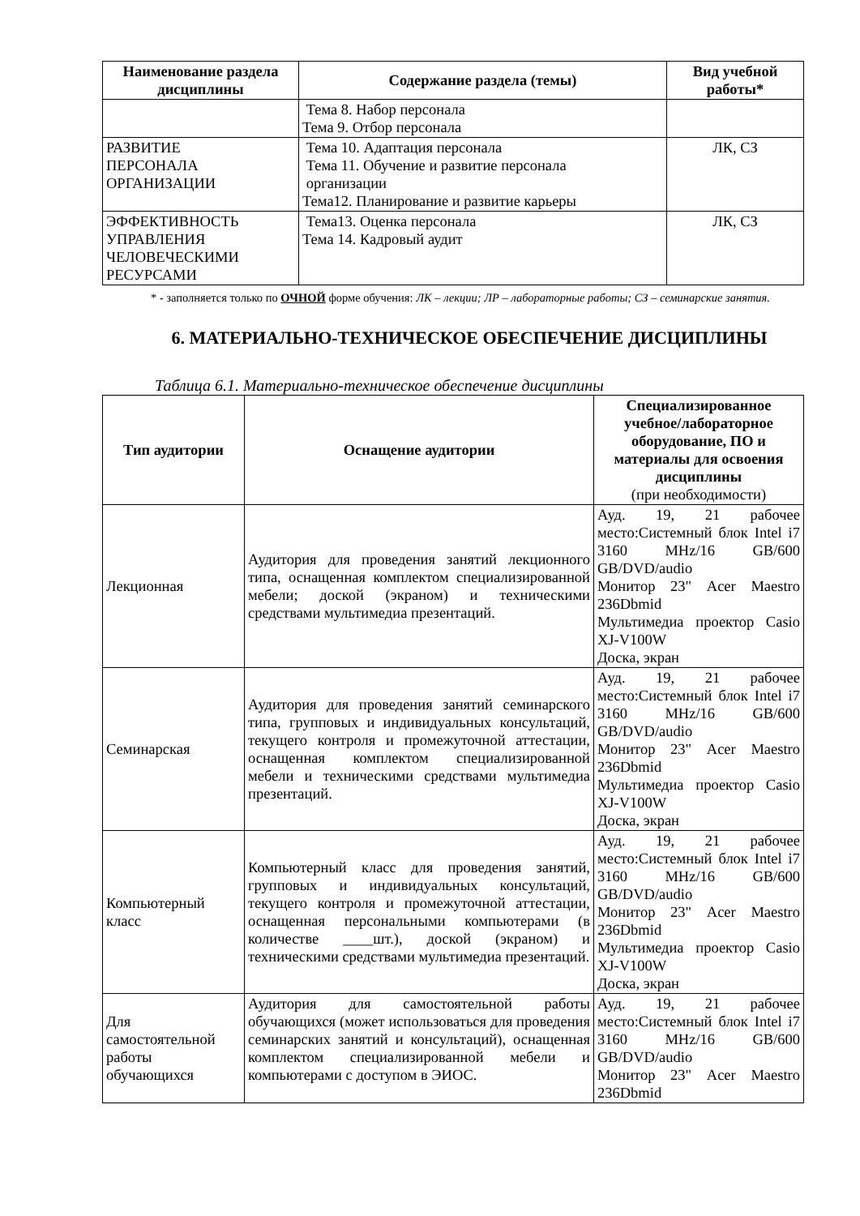| Наименование раздела дисциплины | Содержание раздела (темы) | Вид учебной работы* |
| --- | --- | --- |
| | Тема 8. Набор персонала Тема 9. Отбор персонала | |
| РАЗВИТИЕ ПЕРСОНАЛА ОРГАНИЗАЦИИ | Тема 10. Адаптация персонала Тема 11. Обучение и развитие персонала организации Тема12. Планирование и развитие карьеры | ЛК, СЗ |
| ЭФФЕКТИВНОСТЬ УПРАВЛЕНИЯ ЧЕЛОВЕЧЕСКИМИ РЕСУРСАМИ | Тема13. Оценка персонала Тема 14. Кадровый аудит | ЛК, СЗ |
* - заполняется только по ОЧНОЙ форме обучения: ЛК – лекции; ЛР – лабораторные работы; СЗ – семинарские занятия.
6. МАТЕРИАЛЬНО-ТЕХНИЧЕСКОЕ ОБЕСПЕЧЕНИЕ ДИСЦИПЛИНЫ
Таблица 6.1. Материально-техническое обеспечение дисциплины
| Тип аудитории | Оснащение аудитории | Специализированное учебное/лабораторное оборудование, ПО и материалы для освоения дисциплины (при необходимости) |
| --- | --- | --- |
| Лекционная | Аудитория для проведения занятий лекционного типа, оснащенная комплектом специализированной мебели; доской (экраном) и техническими средствами мультимедиа презентаций. | Ауд. 19, 21 рабочее место:Системный блок Intel i7 3160 MHz/16 GB/600 GB/DVD/audio Монитор 23" Acer Maestro 236Dbmid Мультимедиа проектор Casio XJ-V100W Доска, экран |
| Семинарская | Аудитория для проведения занятий семинарского типа, групповых и индивидуальных консультаций, текущего контроля и промежуточной аттестации, оснащенная комплектом специализированной мебели и техническими средствами мультимедиа презентаций. | Ауд. 19, 21 рабочее место:Системный блок Intel i7 3160 MHz/16 GB/600 GB/DVD/audio Монитор 23" Acer Maestro 236Dbmid Мультимедиа проектор Casio XJ-V100W Доска, экран |
| Компьютерный класс | Компьютерный класс для проведения занятий, групповых и индивидуальных консультаций, текущего контроля и промежуточной аттестации, оснащенная персональными компьютерами (в количестве ____шт.), доской (экраном) и техническими средствами мультимедиа презентаций. | Ауд. 19, 21 рабочее место:Системный блок Intel i7 3160 MHz/16 GB/600 GB/DVD/audio Монитор 23" Acer Maestro 236Dbmid Мультимедиа проектор Casio XJ-V100W Доска, экран |
| Для самостоятельной работы обучающихся | Аудитория для самостоятельной работы обучающихся (может использоваться для проведения семинарских занятий и консультаций), оснащенная комплектом специализированной мебели и компьютерами с доступом в ЭИОС. | Ауд. 19, 21 рабочее место:Системный блок Intel i7 3160 MHz/16 GB/600 GB/DVD/audio Монитор 23" Acer Maestro 236Dbmid |